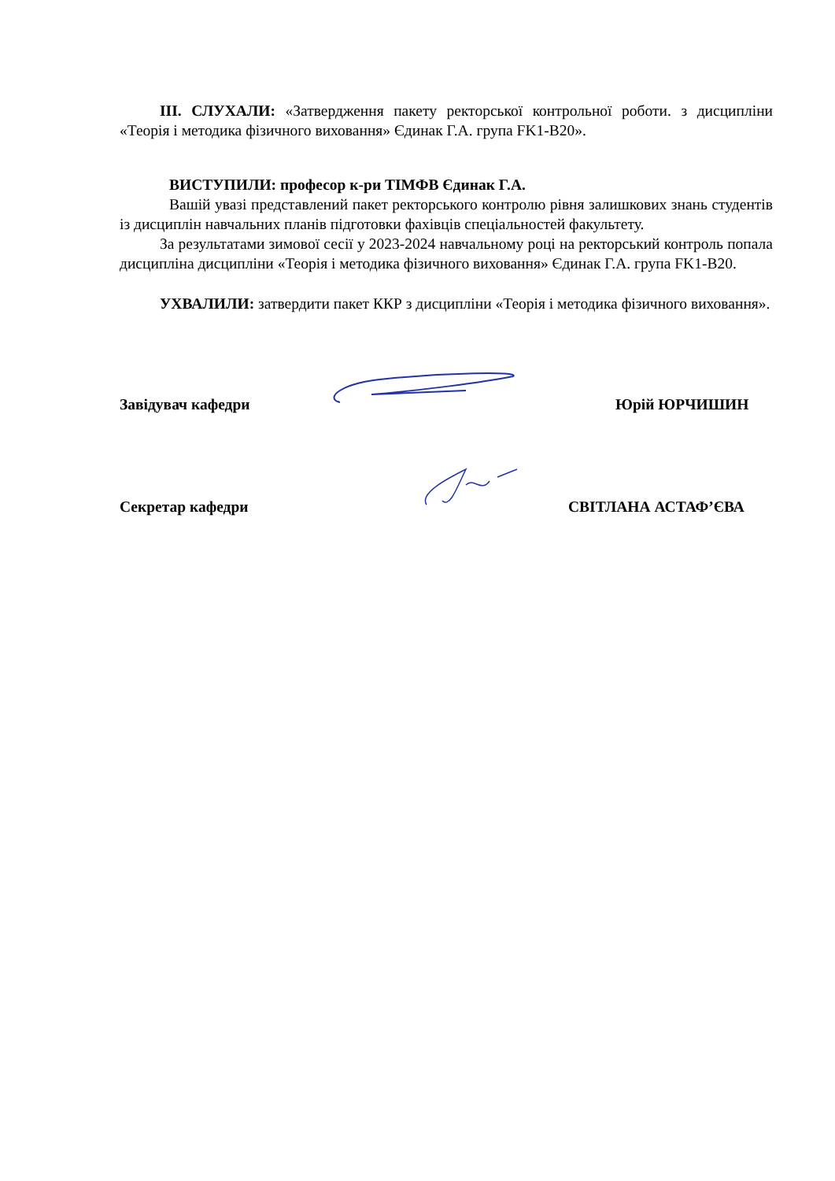ІІІ. СЛУХАЛИ: «Затвердження пакету ректорської контрольної роботи. з дисципліни «Теорія і методика фізичного виховання» Єдинак Г.А. група FK1-B20».
ВИСТУПИЛИ: професор к-ри ТІМФВ Єдинак Г.А.
Вашій увазі представлений пакет ректорського контролю рівня залишкових знань студентів із дисциплін навчальних планів підготовки фахівців спеціальностей факультету.
За результатами зимової сесії у 2023-2024 навчальному році на ректорський контроль попала дисципліна дисципліни «Теорія і методика фізичного виховання» Єдинак Г.А. група FK1-B20.
УХВАЛИЛИ: затвердити пакет ККР з дисципліни «Теорія і методика фізичного виховання».
Завідувач кафедри Юрій ЮРЧИШИН
Секретар кафедри СВІТЛАНА АСТАФ’ЄВА